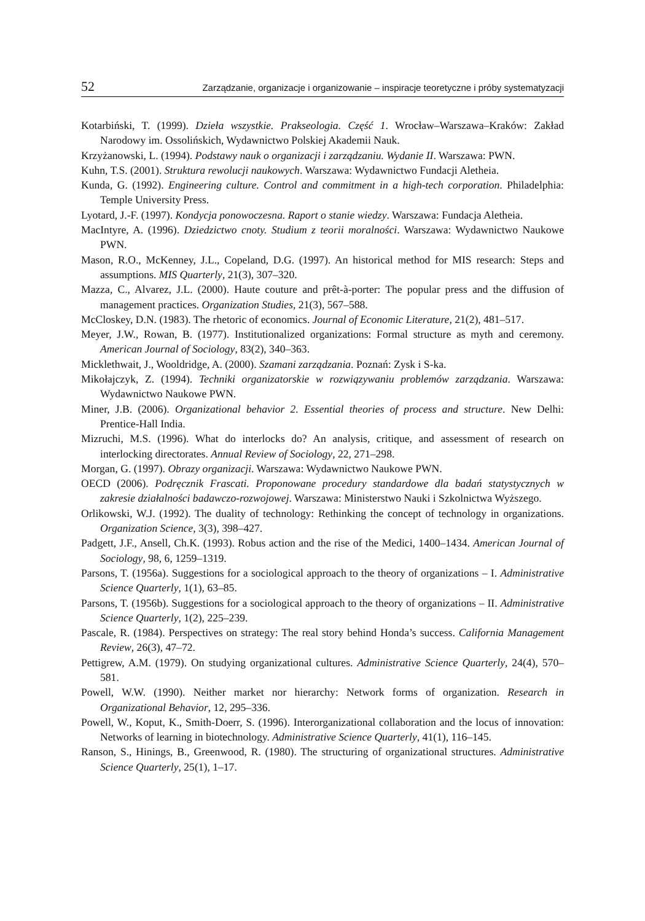52 Zarządzanie, organizacje i organizowanie – inspiracje teoretyczne i próby systematyzacji
Kotarbiński, T. (1999). Dzieła wszystkie. Prakseologia. Część 1. Wrocław–Warszawa–Kraków: Zakład Narodowy im. Ossolińskich, Wydawnictwo Polskiej Akademii Nauk.
Krzyżanowski, L. (1994). Podstawy nauk o organizacji i zarządzaniu. Wydanie II. Warszawa: PWN.
Kuhn, T.S. (2001). Struktura rewolucji naukowych. Warszawa: Wydawnictwo Fundacji Aletheia.
Kunda, G. (1992). Engineering culture. Control and commitment in a high-tech corporation. Philadelphia: Temple University Press.
Lyotard, J.-F. (1997). Kondycja ponowoczesna. Raport o stanie wiedzy. Warszawa: Fundacja Aletheia.
MacIntyre, A. (1996). Dziedzictwo cnoty. Studium z teorii moralności. Warszawa: Wydawnictwo Naukowe PWN.
Mason, R.O., McKenney, J.L., Copeland, D.G. (1997). An historical method for MIS research: Steps and assumptions. MIS Quarterly, 21(3), 307–320.
Mazza, C., Alvarez, J.L. (2000). Haute couture and prêt-à-porter: The popular press and the diffusion of management practices. Organization Studies, 21(3), 567–588.
McCloskey, D.N. (1983). The rhetoric of economics. Journal of Economic Literature, 21(2), 481–517.
Meyer, J.W., Rowan, B. (1977). Institutionalized organizations: Formal structure as myth and ceremony. American Journal of Sociology, 83(2), 340–363.
Micklethwait, J., Wooldridge, A. (2000). Szamani zarządzania. Poznań: Zysk i S-ka.
Mikołajczyk, Z. (1994). Techniki organizatorskie w rozwiązywaniu problemów zarządzania. Warszawa: Wydawnictwo Naukowe PWN.
Miner, J.B. (2006). Organizational behavior 2. Essential theories of process and structure. New Delhi: Prentice-Hall India.
Mizruchi, M.S. (1996). What do interlocks do? An analysis, critique, and assessment of research on interlocking directorates. Annual Review of Sociology, 22, 271–298.
Morgan, G. (1997). Obrazy organizacji. Warszawa: Wydawnictwo Naukowe PWN.
OECD (2006). Podręcznik Frascati. Proponowane procedury standardowe dla badań statystycznych w zakresie działalności badawczo-rozwojowej. Warszawa: Ministerstwo Nauki i Szkolnictwa Wyższego.
Orlikowski, W.J. (1992). The duality of technology: Rethinking the concept of technology in organizations. Organization Science, 3(3), 398–427.
Padgett, J.F., Ansell, Ch.K. (1993). Robus action and the rise of the Medici, 1400–1434. American Journal of Sociology, 98, 6, 1259–1319.
Parsons, T. (1956a). Suggestions for a sociological approach to the theory of organizations – I. Administrative Science Quarterly, 1(1), 63–85.
Parsons, T. (1956b). Suggestions for a sociological approach to the theory of organizations – II. Administrative Science Quarterly, 1(2), 225–239.
Pascale, R. (1984). Perspectives on strategy: The real story behind Honda’s success. California Management Review, 26(3), 47–72.
Pettigrew, A.M. (1979). On studying organizational cultures. Administrative Science Quarterly, 24(4), 570–581.
Powell, W.W. (1990). Neither market nor hierarchy: Network forms of organization. Research in Organizational Behavior, 12, 295–336.
Powell, W., Koput, K., Smith-Doerr, S. (1996). Interorganizational collaboration and the locus of innovation: Networks of learning in biotechnology. Administrative Science Quarterly, 41(1), 116–145.
Ranson, S., Hinings, B., Greenwood, R. (1980). The structuring of organizational structures. Administrative Science Quarterly, 25(1), 1–17.